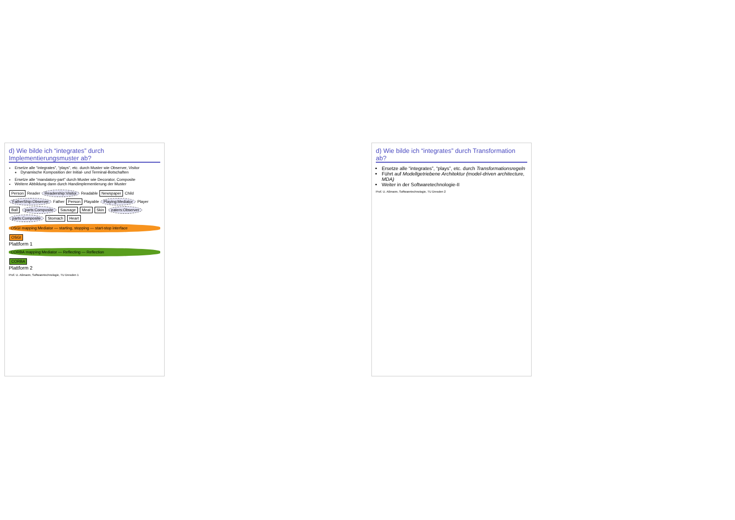d) Wie bilde ich “integrates” durch Implementierungsmuster ab?
Ersetze alle “integrates”, “plays”, etc. durch Muster wie Observer, Visitor
Dynamische Komposition der Initial- und Terminal-Botschaften
Ersetze alle “mandatory-part” durch Muster wie Decorator, Composite
Weitere Abbildung dann durch Handimplementierung der Muster
Person Reader Readership:Visitor Readable Newspaper Child FatherShip:Observer Father Person Playable Playing:Mediator Player Ball parts:Composite Sausage Meat Skin eaters:Observer parts:Composite Stomach Heart
OSGI mapping:Mediator — starting, stopping — start-stop interface
OSGI
Plattform 1
CORBA mapping:Mediator — Reflecting — Reflection
CORBA
Plattform 2
Prof. U. Aßmann, Softwaretechnologie, TU Dresden 1
d) Wie bilde ich “integrates” durch Transformation ab?
Ersetze alle “integrates”, “plays”, etc. durch Transformationsregeln
Führt auf Modellgetriebene Architektur (model-driven architecture, MDA)
Weiter in der Softwaretechnologie-II
Prof. U. Aßmann, Softwaretechnologie, TU Dresden 2